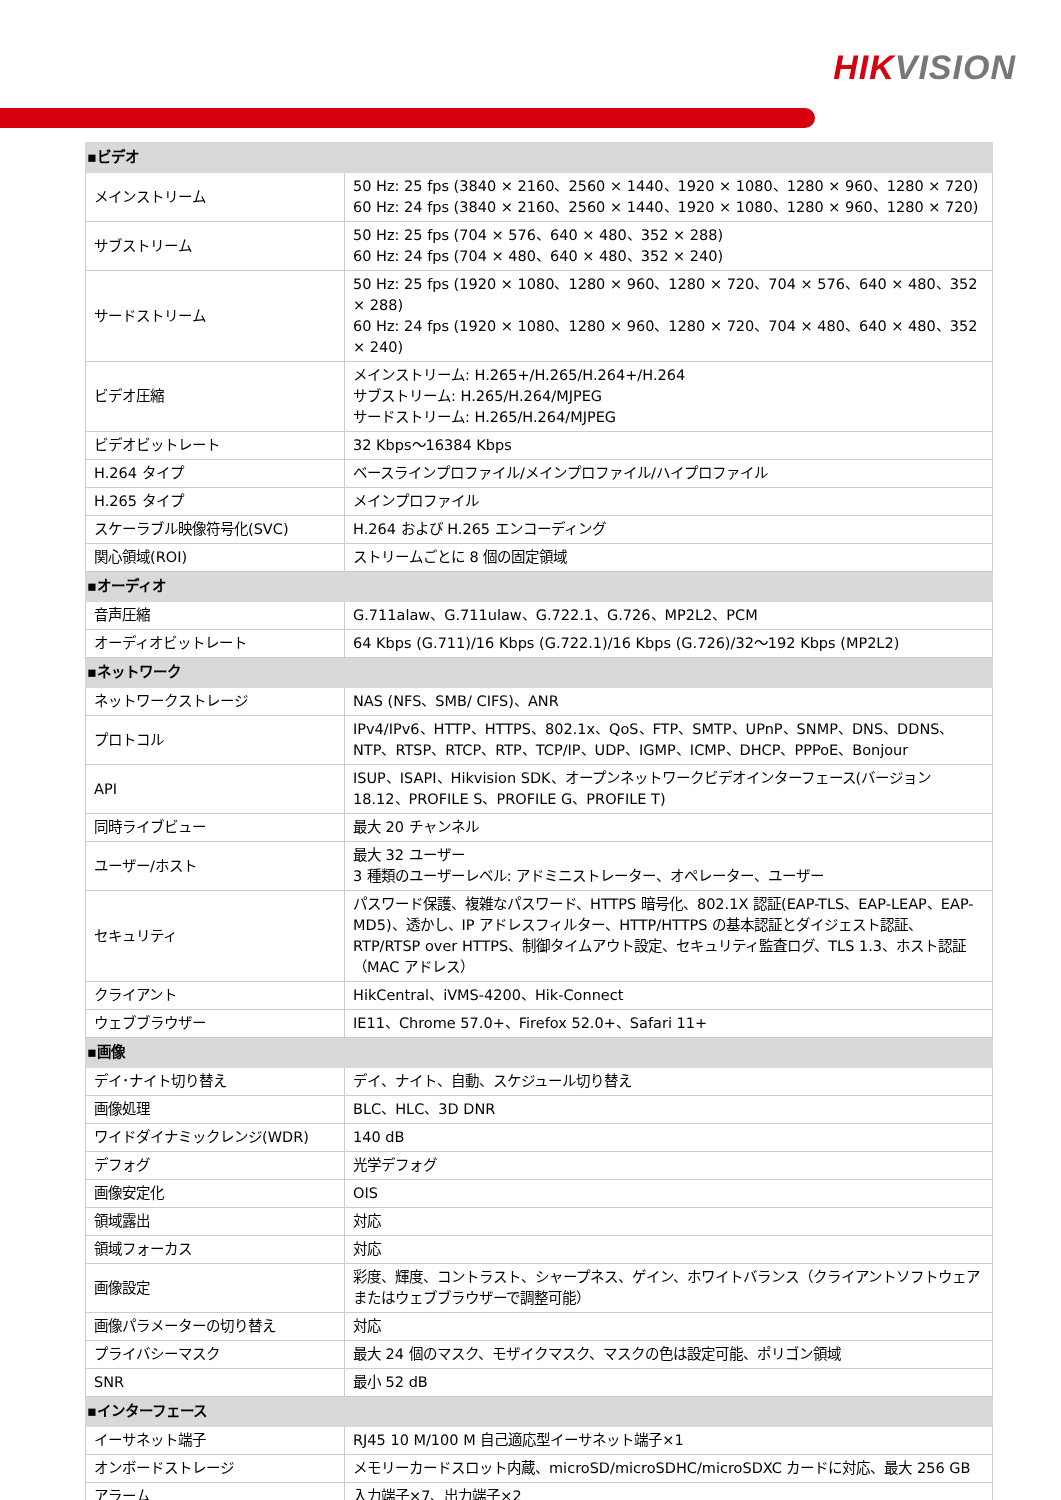HIKVISION
| ▪ビデオ | |
| --- | --- |
| メインストリーム | 50 Hz: 25 fps (3840 × 2160、2560 × 1440、1920 × 1080、1280 × 960、1280 × 720) 60 Hz: 24 fps (3840 × 2160、2560 × 1440、1920 × 1080、1280 × 960、1280 × 720) |
| サブストリーム | 50 Hz: 25 fps (704 × 576、640 × 480、352 × 288) 60 Hz: 24 fps (704 × 480、640 × 480、352 × 240) |
| サードストリーム | 50 Hz: 25 fps (1920 × 1080、1280 × 960、1280 × 720、704 × 576、640 × 480、352 × 288) 60 Hz: 24 fps (1920 × 1080、1280 × 960、1280 × 720、704 × 480、640 × 480、352 × 240) |
| ビデオ圧縮 | メインストリーム: H.265+/H.265/H.264+/H.264 サブストリーム: H.265/H.264/MJPEG サードストリーム: H.265/H.264/MJPEG |
| ビデオビットレート | 32 Kbps～16384 Kbps |
| H.264 タイプ | ベースラインプロファイル/メインプロファイル/ハイプロファイル |
| H.265 タイプ | メインプロファイル |
| スケーラブル映像符号化(SVC) | H.264 および H.265 エンコーディング |
| 関心領域(ROI) | ストリームごとに 8 個の固定領域 |
| ▪オーディオ | |
| 音声圧縮 | G.711alaw、G.711ulaw、G.722.1、G.726、MP2L2、PCM |
| オーディオビットレート | 64 Kbps (G.711)/16 Kbps (G.722.1)/16 Kbps (G.726)/32～192 Kbps (MP2L2) |
| ▪ネットワーク | |
| ネットワークストレージ | NAS (NFS、SMB/ CIFS)、ANR |
| プロトコル | IPv4/IPv6、HTTP、HTTPS、802.1x、QoS、FTP、SMTP、UPnP、SNMP、DNS、DDNS、NTP、RTSP、RTCP、RTP、TCP/IP、UDP、IGMP、ICMP、DHCP、PPPoE、Bonjour |
| API | ISUP、ISAPI、Hikvision SDK、オープンネットワークビデオインターフェース(バージョン 18.12、PROFILE S、PROFILE G、PROFILE T) |
| 同時ライブビュー | 最大 20 チャンネル |
| ユーザー/ホスト | 最大 32 ユーザー 3 種類のユーザーレベル: アドミニストレーター、オペレーター、ユーザー |
| セキュリティ | パスワード保護、複雑なパスワード、HTTPS 暗号化、802.1X 認証(EAP-TLS、EAP-LEAP、EAP-MD5)、透かし、IP アドレスフィルター、HTTP/HTTPS の基本認証とダイジェスト認証、RTP/RTSP over HTTPS、制御タイムアウト設定、セキュリティ監査ログ、TLS 1.3、ホスト認証（MAC アドレス） |
| クライアント | HikCentral、iVMS-4200、Hik-Connect |
| ウェブブラウザー | IE11、Chrome 57.0+、Firefox 52.0+、Safari 11+ |
| ▪画像 | |
| デイ･ナイト切り替え | デイ、ナイト、自動、スケジュール切り替え |
| 画像処理 | BLC、HLC、3D DNR |
| ワイドダイナミックレンジ(WDR) | 140 dB |
| デフォグ | 光学デフォグ |
| 画像安定化 | OIS |
| 領域露出 | 対応 |
| 領域フォーカス | 対応 |
| 画像設定 | 彩度、輝度、コントラスト、シャープネス、ゲイン、ホワイトバランス（クライアントソフトウェアまたはウェブブラウザーで調整可能） |
| 画像パラメーターの切り替え | 対応 |
| プライバシーマスク | 最大 24 個のマスク、モザイクマスク、マスクの色は設定可能、ポリゴン領域 |
| SNR | 最小 52 dB |
| ▪インターフェース | |
| イーサネット端子 | RJ45 10 M/100 M 自己適応型イーサネット端子×1 |
| オンボードストレージ | メモリーカードスロット内蔵、microSD/microSDHC/microSDXC カードに対応、最大 256 GB |
| アラーム | 入力端子×7、出力端子×2 |